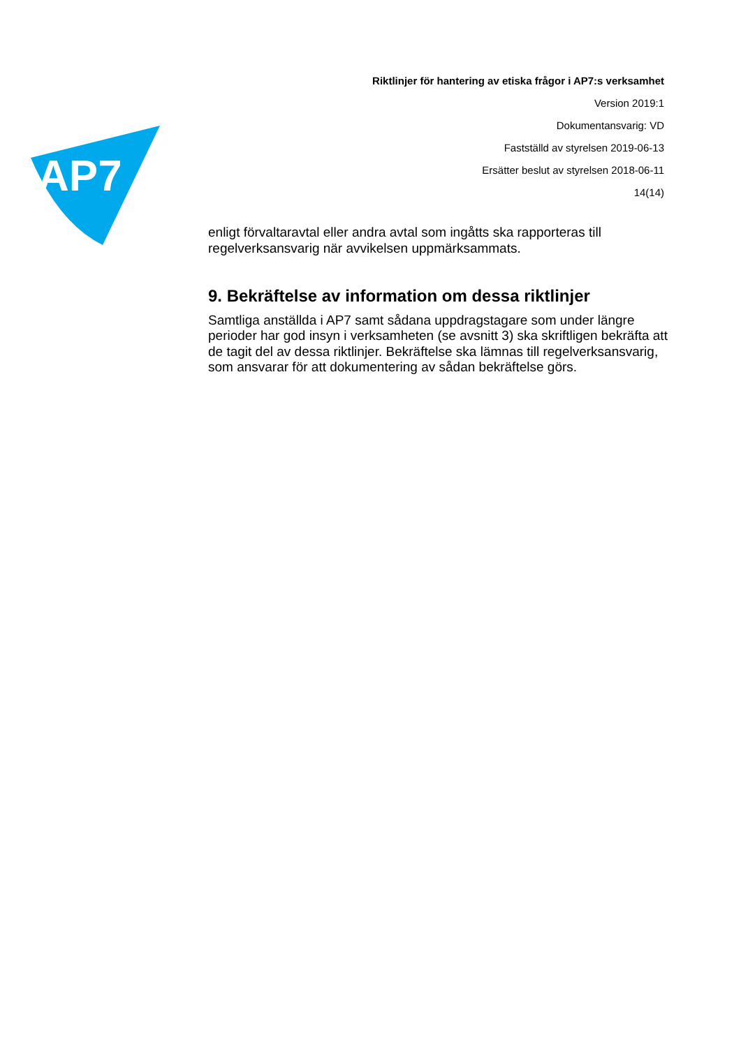AP7
Riktlinjer för hantering av etiska frågor i AP7:s verksamhet
Version 2019:1
Dokumentansvarig: VD
Fastställd av styrelsen 2019-06-13
Ersätter beslut av styrelsen 2018-06-11
14(14)
enligt förvaltaravtal eller andra avtal som ingåtts ska rapporteras till regelverksansvarig när avvikelsen uppmärksammats.
9. Bekräftelse av information om dessa riktlinjer
Samtliga anställda i AP7 samt sådana uppdragstagare som under längre perioder har god insyn i verksamheten (se avsnitt 3) ska skriftligen bekräfta att de tagit del av dessa riktlinjer. Bekräftelse ska lämnas till regelverksansvarig, som ansvarar för att dokumentering av sådan bekräftelse görs.